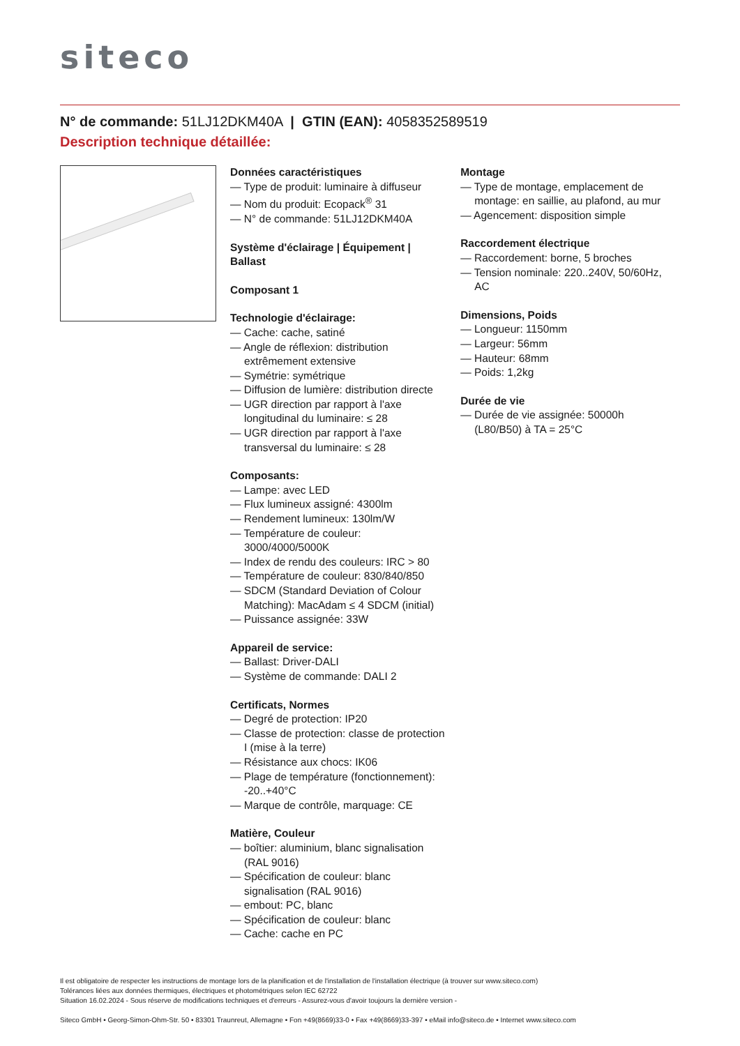siteco
N° de commande: 51LJ12DKM40A | GTIN (EAN): 4058352589519
Description technique détaillée:
Données caractéristiques
— Type de produit: luminaire à diffuseur
— Nom du produit: Ecopack<sup>®</sup> 31
— N° de commande: 51LJ12DKM40A
Système d'éclairage | Équipement | Ballast
Composant 1
Technologie d'éclairage:
— Cache: cache, satiné
— Angle de réflexion: distribution extrêmement extensive
— Symétrie: symétrique
— Diffusion de lumière: distribution directe
— UGR direction par rapport à l'axe longitudinal du luminaire: ≤ 28
— UGR direction par rapport à l'axe transversal du luminaire: ≤ 28
Composants:
— Lampe: avec LED
— Flux lumineux assigné: 4300lm
— Rendement lumineux: 130lm/W
— Température de couleur: 3000/4000/5000K
— Index de rendu des couleurs: IRC > 80
— Température de couleur: 830/840/850
— SDCM (Standard Deviation of Colour Matching): MacAdam ≤ 4 SDCM (initial)
— Puissance assignée: 33W
Appareil de service:
— Ballast: Driver-DALI
— Système de commande: DALI 2
Certificats, Normes
— Degré de protection: IP20
— Classe de protection: classe de protection I (mise à la terre)
— Résistance aux chocs: IK06
— Plage de température (fonctionnement): -20..+40°C
— Marque de contrôle, marquage: CE
Matière, Couleur
— boîtier: aluminium, blanc signalisation (RAL 9016)
— Spécification de couleur: blanc signalisation (RAL 9016)
— embout: PC, blanc
— Spécification de couleur: blanc
— Cache: cache en PC
Montage
— Type de montage, emplacement de montage: en saillie, au plafond, au mur
— Agencement: disposition simple
Raccordement électrique
— Raccordement: borne, 5 broches
— Tension nominale: 220..240V, 50/60Hz, AC
Dimensions, Poids
— Longueur: 1150mm
— Largeur: 56mm
— Hauteur: 68mm
— Poids: 1,2kg
Durée de vie
— Durée de vie assignée: 50000h (L80/B50) à TA = 25°C
Il est obligatoire de respecter les instructions de montage lors de la planification et de l'installation de l'installation électrique (à trouver sur www.siteco.com)
Tolérances liées aux données thermiques, électriques et photométriques selon IEC 62722
Situation 16.02.2024 - Sous réserve de modifications techniques et d'erreurs - Assurez-vous d'avoir toujours la dernière version -
Siteco GmbH • Georg-Simon-Ohm-Str. 50 • 83301 Traunreut, Allemagne • Fon +49(8669)33-0 • Fax +49(8669)33-397 • eMail info@siteco.de • Internet www.siteco.com